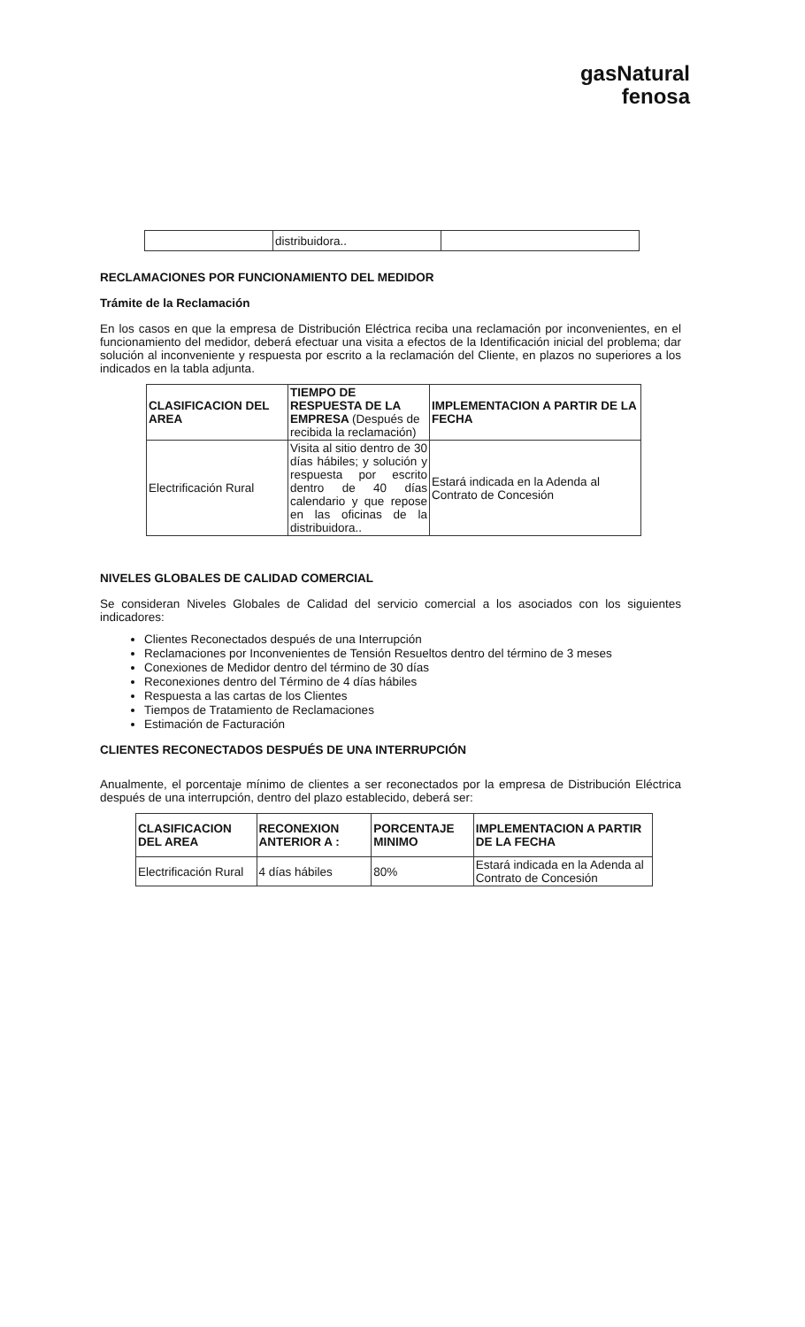gasNatural
fenosa
| | distribuidora.. | |
RECLAMACIONES POR FUNCIONAMIENTO DEL MEDIDOR
Trámite de la Reclamación
En los casos en que la empresa de Distribución Eléctrica reciba una reclamación por inconvenientes, en el funcionamiento del medidor, deberá efectuar una visita a efectos de la Identificación inicial del problema; dar solución al inconveniente y respuesta por escrito a la reclamación del Cliente, en plazos no superiores a los indicados en la tabla adjunta.
| CLASIFICACION DEL AREA | TIEMPO DE RESPUESTA DE LA EMPRESA (Después de recibida la reclamación) | IMPLEMENTACION A PARTIR DE LA FECHA |
| --- | --- | --- |
| Electrificación Rural | Visita al sitio dentro de 30 días hábiles; y solución y respuesta por escrito dentro de 40 días calendario y que repose en las oficinas de la distribuidora.. | Estará indicada en la Adenda al Contrato de Concesión |
NIVELES GLOBALES DE CALIDAD COMERCIAL
Se consideran Niveles Globales de Calidad del servicio comercial a los asociados con los siguientes indicadores:
Clientes Reconectados después de una Interrupción
Reclamaciones por Inconvenientes de Tensión Resueltos dentro del término de 3 meses
Conexiones de Medidor dentro del término de 30 días
Reconexiones dentro del Término de 4 días hábiles
Respuesta a las cartas de los Clientes
Tiempos de Tratamiento de Reclamaciones
Estimación de Facturación
CLIENTES RECONECTADOS DESPUÉS DE UNA INTERRUPCIÓN
Anualmente, el porcentaje mínimo de clientes a ser reconectados por la empresa de Distribución Eléctrica después de una interrupción, dentro del plazo establecido, deberá ser:
| CLASIFICACION DEL AREA | RECONEXION ANTERIOR A : | PORCENTAJE MINIMO | IMPLEMENTACION A PARTIR DE LA FECHA |
| --- | --- | --- | --- |
| Electrificación Rural | 4 días hábiles | 80% | Estará indicada en la Adenda al Contrato de Concesión |